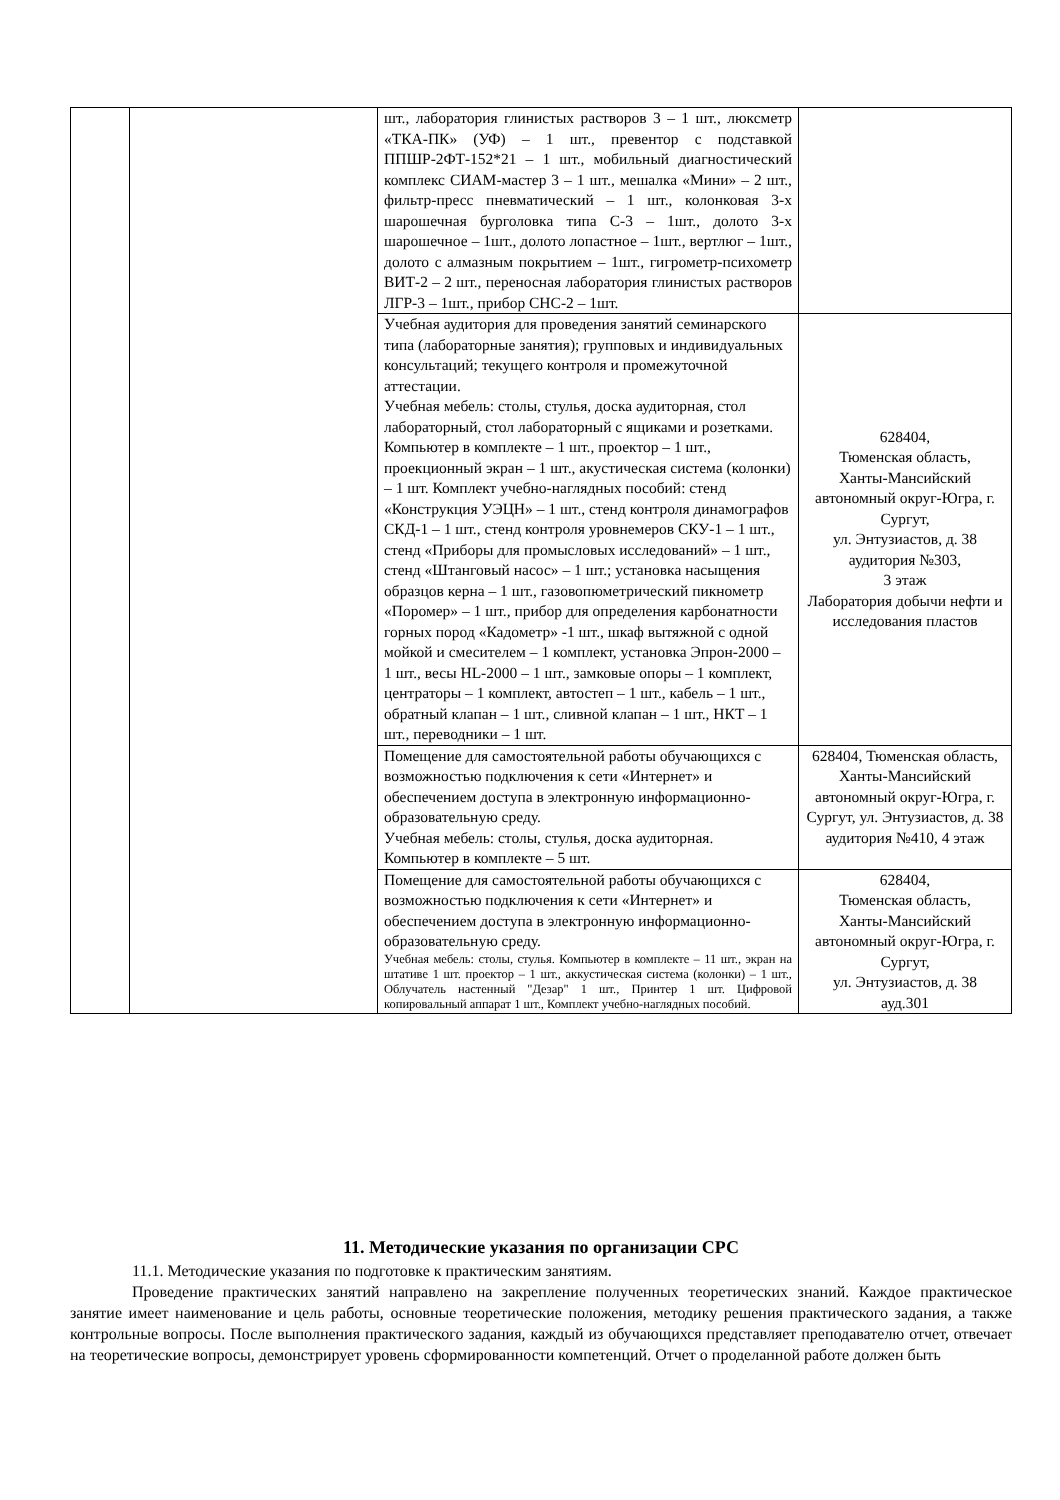| | | шт., лаборатория глинистых растворов 3 – 1 шт., люксметр «ТКА-ПК» (УФ) – 1 шт., превентор с подставкой ППШР-2ФТ-152*21 – 1 шт., мобильный диагностический комплекс СИАМ-мастер 3 – 1 шт., мешалка «Мини» – 2 шт., фильтр-пресс пневматический – 1 шт., колонковая 3-х шарошечная бурголовка типа С-3 – 1шт., долото 3-х шарошечное – 1шт., долото лопастное – 1шт., вертлюг – 1шт., долото с алмазным покрытием – 1шт., гигрометр-психометр ВИТ-2 – 2 шт., переносная лаборатория глинистых растворов ЛГР-3 – 1шт., прибор СНС-2 – 1шт. | |
| | | Учебная аудитория для проведения занятий семинарского типа (лабораторные занятия); групповых и индивидуальных консультаций; текущего контроля и промежуточной аттестации. Учебная мебель: столы, стулья, доска аудиторная, стол лабораторный, стол лабораторный с ящиками и розетками. Компьютер в комплекте – 1 шт., проектор – 1 шт., проекционный экран – 1 шт., акустическая система (колонки) – 1 шт. Комплект учебно-наглядных пособий: стенд «Конструкция УЭЦН» – 1 шт., стенд контроля динамографов СКД-1 – 1 шт., стенд контроля уровнемеров СКУ-1 – 1 шт., стенд «Приборы для промысловых исследований» – 1 шт., стенд «Штанговый насос» – 1 шт.; установка насыщения образцов керна – 1 шт., газовопюметрический пикнометр «Поромер» – 1 шт., прибор для определения карбонатности горных пород «Кадометр» -1 шт., шкаф вытяжной с одной мойкой и смесителем – 1 комплект, установка Эпрон-2000 – 1 шт., весы HL-2000 – 1 шт., замковые опоры – 1 комплект, центраторы – 1 комплект, автостеп – 1 шт., кабель – 1 шт., обратный клапан – 1 шт., сливной клапан – 1 шт., НКТ – 1 шт., переводники – 1 шт. | 628404, Тюменская область, Ханты-Мансийский автономный округ-Югра, г. Сургут, ул. Энтузиастов, д. 38 аудитория №303, 3 этаж Лаборатория добычи нефти и исследования пластов |
| | | Помещение для самостоятельной работы обучающихся с возможностью подключения к сети «Интернет» и обеспечением доступа в электронную информационно-образовательную среду. Учебная мебель: столы, стулья, доска аудиторная. Компьютер в комплекте – 5 шт. | 628404, Тюменская область, Ханты-Мансийский автономный округ-Югра, г. Сургут, ул. Энтузиастов, д. 38 аудитория №410, 4 этаж |
| | | Помещение для самостоятельной работы обучающихся с возможностью подключения к сети «Интернет» и обеспечением доступа в электронную информационно-образовательную среду. Учебная мебель: столы, стулья. Компьютер в комплекте – 11 шт., экран на штативе 1 шт. проектор – 1 шт., аккустическая система (колонки) – 1 шт., Облучатель настенный "Дезар" 1 шт., Принтер 1 шт. Цифровой копировальный аппарат 1 шт., Комплект учебно-наглядных пособий. | 628404, Тюменская область, Ханты-Мансийский автономный округ-Югра, г. Сургут, ул. Энтузиастов, д. 38 ауд.301 |
11. Методические указания по организации СРС
11.1. Методические указания по подготовке к практическим занятиям.
Проведение практических занятий направлено на закрепление полученных теоретических знаний. Каждое практическое занятие имеет наименование и цель работы, основные теоретические положения, методику решения практического задания, а также контрольные вопросы. После выполнения практического задания, каждый из обучающихся представляет преподавателю отчет, отвечает на теоретические вопросы, демонстрирует уровень сформированности компетенций. Отчет о проделанной работе должен быть